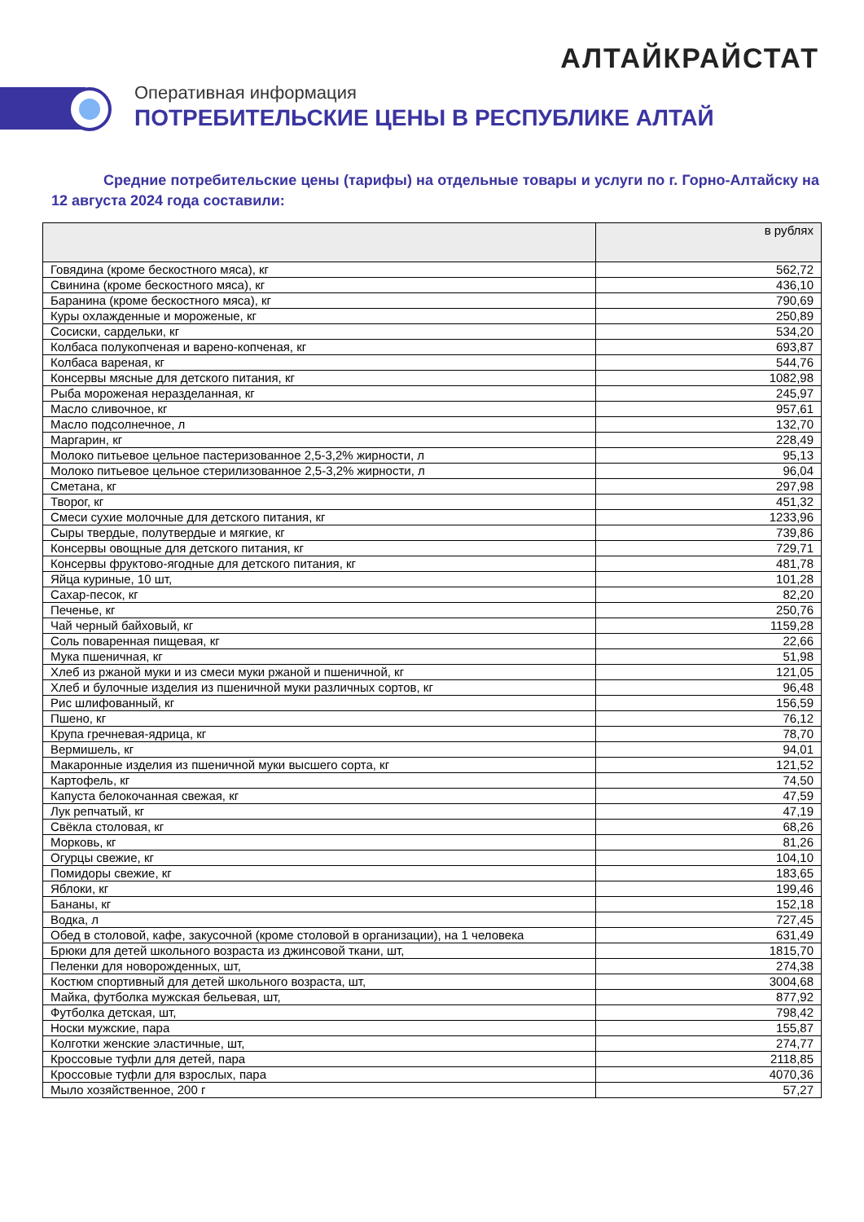АЛТАЙКРАЙСТАТ
Оперативная информация
ПОТРЕБИТЕЛЬСКИЕ ЦЕНЫ В РЕСПУБЛИКЕ АЛТАЙ
Средние потребительские цены (тарифы) на отдельные товары и услуги по г. Горно-Алтайску на 12 августа 2024 года составили:
| | в рублях |
| --- | --- |
| Говядина (кроме бескостного мяса), кг | 562,72 |
| Свинина (кроме бескостного мяса), кг | 436,10 |
| Баранина (кроме бескостного мяса), кг | 790,69 |
| Куры охлажденные и мороженые, кг | 250,89 |
| Сосиски, сардельки, кг | 534,20 |
| Колбаса полукопченая и варено-копченая, кг | 693,87 |
| Колбаса вареная, кг | 544,76 |
| Консервы мясные для детского питания, кг | 1082,98 |
| Рыба мороженая неразделанная, кг | 245,97 |
| Масло сливочное, кг | 957,61 |
| Масло подсолнечное, л | 132,70 |
| Маргарин, кг | 228,49 |
| Молоко питьевое цельное пастеризованное 2,5-3,2% жирности, л | 95,13 |
| Молоко питьевое цельное стерилизованное 2,5-3,2% жирности, л | 96,04 |
| Сметана, кг | 297,98 |
| Творог, кг | 451,32 |
| Смеси сухие молочные для детского питания, кг | 1233,96 |
| Сыры твердые, полутвердые и мягкие, кг | 739,86 |
| Консервы овощные для детского питания, кг | 729,71 |
| Консервы фруктово-ягодные для детского питания, кг | 481,78 |
| Яйца куриные, 10 шт, | 101,28 |
| Сахар-песок, кг | 82,20 |
| Печенье, кг | 250,76 |
| Чай черный байховый, кг | 1159,28 |
| Соль поваренная пищевая, кг | 22,66 |
| Мука пшеничная, кг | 51,98 |
| Хлеб из ржаной муки и из смеси муки ржаной и пшеничной, кг | 121,05 |
| Хлеб и булочные изделия из пшеничной муки различных сортов, кг | 96,48 |
| Рис шлифованный, кг | 156,59 |
| Пшено, кг | 76,12 |
| Крупа гречневая-ядрица, кг | 78,70 |
| Вермишель, кг | 94,01 |
| Макаронные изделия из пшеничной муки высшего сорта, кг | 121,52 |
| Картофель, кг | 74,50 |
| Капуста белокочанная свежая, кг | 47,59 |
| Лук репчатый, кг | 47,19 |
| Свёкла столовая, кг | 68,26 |
| Морковь, кг | 81,26 |
| Огурцы свежие, кг | 104,10 |
| Помидоры свежие, кг | 183,65 |
| Яблоки, кг | 199,46 |
| Бананы, кг | 152,18 |
| Водка, л | 727,45 |
| Обед в столовой, кафе, закусочной (кроме столовой в организации), на 1 человека | 631,49 |
| Брюки для детей школьного возраста из джинсовой ткани, шт, | 1815,70 |
| Пеленки для новорожденных, шт, | 274,38 |
| Костюм спортивный для детей школьного возраста, шт, | 3004,68 |
| Майка, футболка мужская бельевая, шт, | 877,92 |
| Футболка детская, шт, | 798,42 |
| Носки мужские, пара | 155,87 |
| Колготки женские эластичные, шт, | 274,77 |
| Кроссовые туфли для детей, пара | 2118,85 |
| Кроссовые туфли для взрослых, пара | 4070,36 |
| Мыло хозяйственное, 200 г | 57,27 |